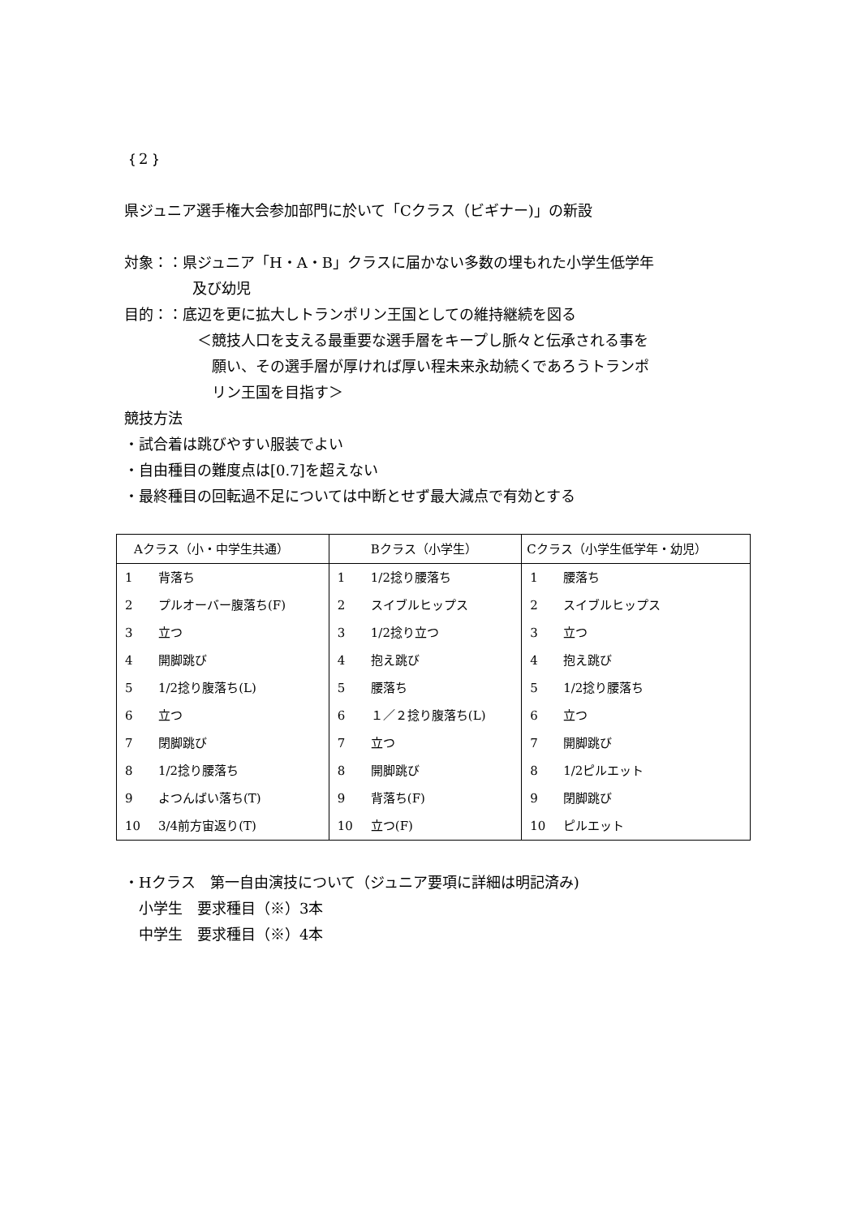｛2｝
県ジュニア選手権大会参加部門に於いて「Cクラス（ビギナー)」の新設
対象：：県ジュニア「H・A・B」クラスに届かない多数の埋もれた小学生低学年
及び幼児
目的：：底辺を更に拡大しトランポリン王国としての維持継続を図る
＜競技人口を支える最重要な選手層をキープし脈々と伝承される事を
願い、その選手層が厚ければ厚い程未来永劫続くであろうトランポ
リン王国を目指す＞
競技方法
・試合着は跳びやすい服装でよい
・自由種目の難度点は[0.7]を超えない
・最終種目の回転過不足については中断とせず最大減点で有効とする
| Aクラス（小・中学生共通） | | Bクラス（小学生） | | Cクラス（小学生低学年・幼児） | |
| --- | --- | --- | --- | --- | --- |
| 1 | 背落ち | 1 | 1/2捻り腰落ち | 1 | 腰落ち |
| 2 | プルオーバー腹落ち(F) | 2 | スイブルヒップス | 2 | スイブルヒップス |
| 3 | 立つ | 3 | 1/2捻り立つ | 3 | 立つ |
| 4 | 開脚跳び | 4 | 抱え跳び | 4 | 抱え跳び |
| 5 | 1/2捻り腹落ち(L) | 5 | 腰落ち | 5 | 1/2捻り腰落ち |
| 6 | 立つ | 6 | １／２捻り腹落ち(L) | 6 | 立つ |
| 7 | 閉脚跳び | 7 | 立つ | 7 | 開脚跳び |
| 8 | 1/2捻り腰落ち | 8 | 開脚跳び | 8 | 1/2ピルエット |
| 9 | よつんばい落ち(T) | 9 | 背落ち(F) | 9 | 閉脚跳び |
| 10 | 3/4前方宙返り(T) | 10 | 立つ(F) | 10 | ピルエット |
・Hクラス　第一自由演技について（ジュニア要項に詳細は明記済み)
　小学生　要求種目（※）3本
　中学生　要求種目（※）4本